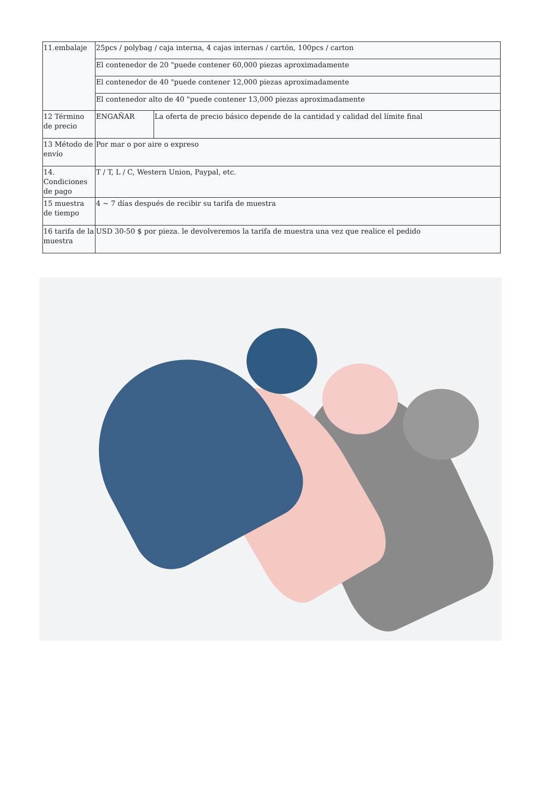| 11.embalaje | 25pcs / polybag / caja interna, 4 cajas internas / cartón, 100pcs / carton | |
| | El contenedor de 20 "puede contener 60,000 piezas aproximadamente | |
| | El contenedor de 40 "puede contener 12,000 piezas aproximadamente | |
| | El contenedor alto de 40 "puede contener 13,000 piezas aproximadamente | |
| 12 Término de precio | ENGAÑAR | La oferta de precio básico depende de la cantidad y calidad del límite final |
| 13 Método de envío | Por mar o por aire o expreso | |
| 14. Condiciones de pago | T / T, L / C, Western Union, Paypal, etc. | |
| 15 muestra de tiempo | 4 ~ 7 días después de recibir su tarifa de muestra | |
| 16 tarifa de la muestra | USD 30-50 $ por pieza. le devolveremos la tarifa de muestra una vez que realice el pedido | |